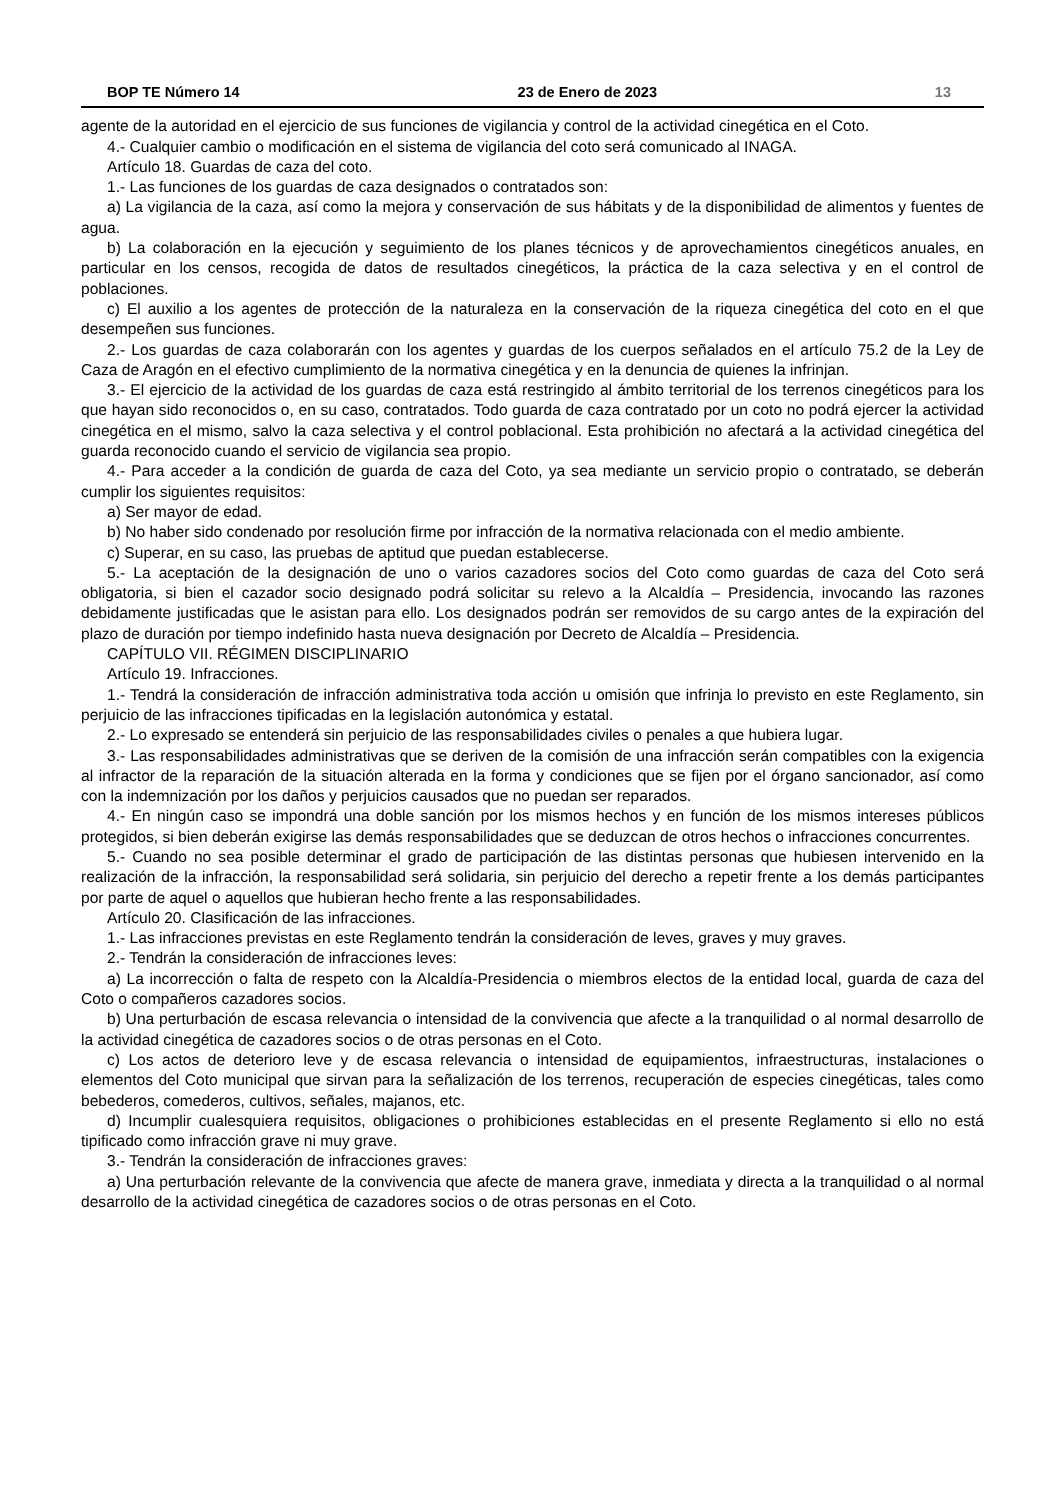BOP TE Número 14 23 de Enero de 2023 13
agente de la autoridad en el ejercicio de sus funciones de vigilancia y control de la actividad cinegética en el Coto.
4.- Cualquier cambio o modificación en el sistema de vigilancia del coto será comunicado al INAGA.
Artículo 18. Guardas de caza del coto.
1.- Las funciones de los guardas de caza designados o contratados son:
a) La vigilancia de la caza, así como la mejora y conservación de sus hábitats y de la disponibilidad de alimentos y fuentes de agua.
b) La colaboración en la ejecución y seguimiento de los planes técnicos y de aprovechamientos cinegéticos anuales, en particular en los censos, recogida de datos de resultados cinegéticos, la práctica de la caza selectiva y en el control de poblaciones.
c) El auxilio a los agentes de protección de la naturaleza en la conservación de la riqueza cinegética del coto en el que desempeñen sus funciones.
2.- Los guardas de caza colaborarán con los agentes y guardas de los cuerpos señalados en el artículo 75.2 de la Ley de Caza de Aragón en el efectivo cumplimiento de la normativa cinegética y en la denuncia de quienes la infrinjan.
3.- El ejercicio de la actividad de los guardas de caza está restringido al ámbito territorial de los terrenos cinegéticos para los que hayan sido reconocidos o, en su caso, contratados. Todo guarda de caza contratado por un coto no podrá ejercer la actividad cinegética en el mismo, salvo la caza selectiva y el control poblacional. Esta prohibición no afectará a la actividad cinegética del guarda reconocido cuando el servicio de vigilancia sea propio.
4.- Para acceder a la condición de guarda de caza del Coto, ya sea mediante un servicio propio o contratado, se deberán cumplir los siguientes requisitos:
a) Ser mayor de edad.
b) No haber sido condenado por resolución firme por infracción de la normativa relacionada con el medio ambiente.
c) Superar, en su caso, las pruebas de aptitud que puedan establecerse.
5.- La aceptación de la designación de uno o varios cazadores socios del Coto como guardas de caza del Coto será obligatoria, si bien el cazador socio designado podrá solicitar su relevo a la Alcaldía – Presidencia, invocando las razones debidamente justificadas que le asistan para ello. Los designados podrán ser removidos de su cargo antes de la expiración del plazo de duración por tiempo indefinido hasta nueva designación por Decreto de Alcaldía – Presidencia.
CAPÍTULO VII. RÉGIMEN DISCIPLINARIO
Artículo 19. Infracciones.
1.- Tendrá la consideración de infracción administrativa toda acción u omisión que infrinja lo previsto en este Reglamento, sin perjuicio de las infracciones tipificadas en la legislación autonómica y estatal.
2.- Lo expresado se entenderá sin perjuicio de las responsabilidades civiles o penales a que hubiera lugar.
3.- Las responsabilidades administrativas que se deriven de la comisión de una infracción serán compatibles con la exigencia al infractor de la reparación de la situación alterada en la forma y condiciones que se fijen por el órgano sancionador, así como con la indemnización por los daños y perjuicios causados que no puedan ser reparados.
4.- En ningún caso se impondrá una doble sanción por los mismos hechos y en función de los mismos intereses públicos protegidos, si bien deberán exigirse las demás responsabilidades que se deduzcan de otros hechos o infracciones concurrentes.
5.- Cuando no sea posible determinar el grado de participación de las distintas personas que hubiesen intervenido en la realización de la infracción, la responsabilidad será solidaria, sin perjuicio del derecho a repetir frente a los demás participantes por parte de aquel o aquellos que hubieran hecho frente a las responsabilidades.
Artículo 20. Clasificación de las infracciones.
1.- Las infracciones previstas en este Reglamento tendrán la consideración de leves, graves y muy graves.
2.- Tendrán la consideración de infracciones leves:
a) La incorrección o falta de respeto con la Alcaldía-Presidencia o miembros electos de la entidad local, guarda de caza del Coto o compañeros cazadores socios.
b) Una perturbación de escasa relevancia o intensidad de la convivencia que afecte a la tranquilidad o al normal desarrollo de la actividad cinegética de cazadores socios o de otras personas en el Coto.
c) Los actos de deterioro leve y de escasa relevancia o intensidad de equipamientos, infraestructuras, instalaciones o elementos del Coto municipal que sirvan para la señalización de los terrenos, recuperación de especies cinegéticas, tales como bebederos, comederos, cultivos, señales, majanos, etc.
d) Incumplir cualesquiera requisitos, obligaciones o prohibiciones establecidas en el presente Reglamento si ello no está tipificado como infracción grave ni muy grave.
3.- Tendrán la consideración de infracciones graves:
a) Una perturbación relevante de la convivencia que afecte de manera grave, inmediata y directa a la tranquilidad o al normal desarrollo de la actividad cinegética de cazadores socios o de otras personas en el Coto.